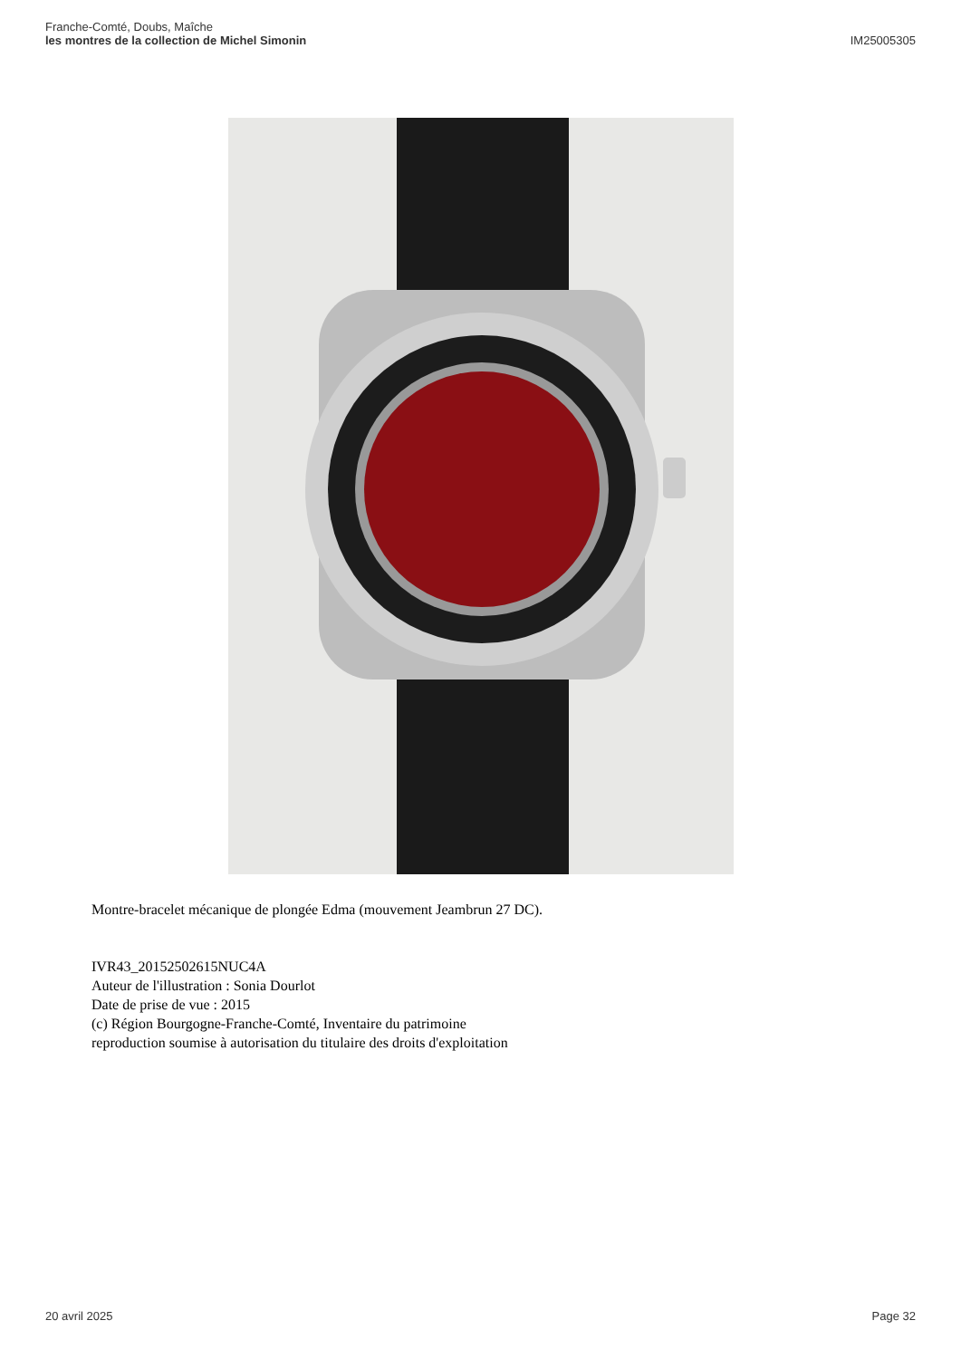Franche-Comté, Doubs, Maîche
les montres de la collection de Michel Simonin
IM25005305
Montre-bracelet mécanique de plongée Edma (mouvement Jeambrun 27 DC).
IVR43_20152502615NUC4A
Auteur de l'illustration : Sonia Dourlot
Date de prise de vue : 2015
(c) Région Bourgogne-Franche-Comté, Inventaire du patrimoine
reproduction soumise à autorisation du titulaire des droits d'exploitation
20 avril 2025 Page 32